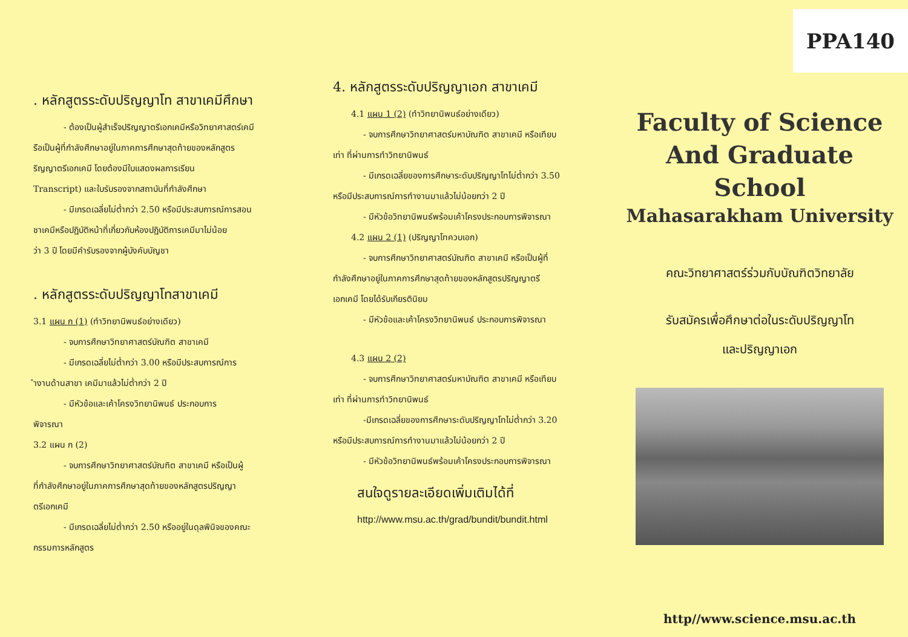. หลักสูตรระดับปริญญาโท สาขาเคมีศึกษา
- ต้องเป็นผู้สำเร็จปริญญาตรีเอกเคมีหรือวิทยาศาสตร์เคมี
รือเป็นผู้ที่กำลังศึกษาอยู่ในภาคการศึกษาสุดท้ายของหลักสูตร
ริญญาตรีเอกเคมี โดยต้องมีใบแสดงผลการเรียน
Transcript) และใบรับรองจากสถาบันที่กำลังศึกษา
- มีเกรดเฉลี่ยไม่ต่ำกว่า 2.50 หรือมีประสบการณ์การสอน
ชาเคมีหรือปฏิบัติหน้าที่เกี่ยวกับห้องปฏิบัติการเคมีมาไม่น้อย
ว่า 3 ปี โดยมีคำรับรองจากผู้บังคับบัญชา
. หลักสูตรระดับปริญญาโทสาขาเคมี
3.1 แผน ก (1) (ทำวิทยานิพนธ์อย่างเดียว)
- จบการศึกษาวิทยาศาสตร์บัณฑิต สาขาเคมี
- มีเกรดเฉลี่ยไม่ต่ำกว่า 3.00 หรือมีประสบการณ์การ
ำงานด้านสาขา เคมีมาแล้วไม่ต่ำกว่า 2 ปี
- มีหัวข้อและเค้าโครงวิทยานิพนธ์ ประกอบการ
พิจารณา
3.2 แผน ก (2)
- จบการศึกษาวิทยาศาสตร์บัณฑิต สาขาเคมี หรือเป็นผู้
ที่กำลังศึกษาอยู่ในภาคการศึกษาสุดท้ายของหลักสูตรปริญญา
ตรีเอกเคมี
- มีเกรดเฉลี่ยไม่ต่ำกว่า 2.50 หรืออยู่ในดุลพินิจของคณะ
กรรมการหลักสูตร
4. หลักสูตรระดับปริญญาเอก สาขาเคมี
4.1 แผน 1 (2) (ทำวิทยานิพนธ์อย่างเดียว)
- จบการศึกษาวิทยาศาสตร์มหาบัณฑิต สาขาเคมี หรือเทียบ
เท่า ที่ผ่านการทำวิทยานิพนธ์
- มีเกรดเฉลี่ยของการศึกษาระดับปริญญาโทไม่ต่ำกว่า 3.50
หรือมีประสบการณ์การทำงานมาแล้วไม่น้อยกว่า 2 ปี
- มีหัวข้อวิทยานิพนธ์พร้อมเค้าโครงประกอบการพิจารณา
4.2 แผน 2 (1) (ปริญญาโทควบเอก)
- จบการศึกษาวิทยาศาสตร์บัณฑิต สาขาเคมี หรือเป็นผู้ที่
กำลังศึกษาอยู่ในภาคการศึกษาสุดท้ายของหลักสูตรปริญญาตรี
เอกเคมี โดยได้รับเกียรตินิยม
- มีหัวข้อและเค้าโครงวิทยานิพนธ์ ประกอบการพิจารณา
4.3 แผน 2 (2)
- จบการศึกษาวิทยาศาสตร์มหาบัณฑิต สาขาเคมี หรือเทียบ
เท่า ที่ผ่านการทำวิทยานิพนธ์
-มีเกรดเฉลี่ยของการศึกษาระดับปริญญาโทไม่ต่ำกว่า 3.20
หรือมีประสบการณ์การทำงานมาแล้วไม่น้อยกว่า 2 ปี
- มีหัวข้อวิทยานิพนธ์พร้อมเค้าโครงประกอบการพิจารณา
สนใจดูรายละเอียดเพิ่มเติมได้ที่
http://www.msu.ac.th/grad/bundit/bundit.html
PPA140
Faculty of Science
And Graduate School
Mahasarakham University
คณะวิทยาศาสตร์ร่วมกับบัณฑิตวิทยาลัย
รับสมัครเพื่อศึกษาต่อในระดับปริญญาโท
และปริญญาเอก
http//www.science.msu.ac.th